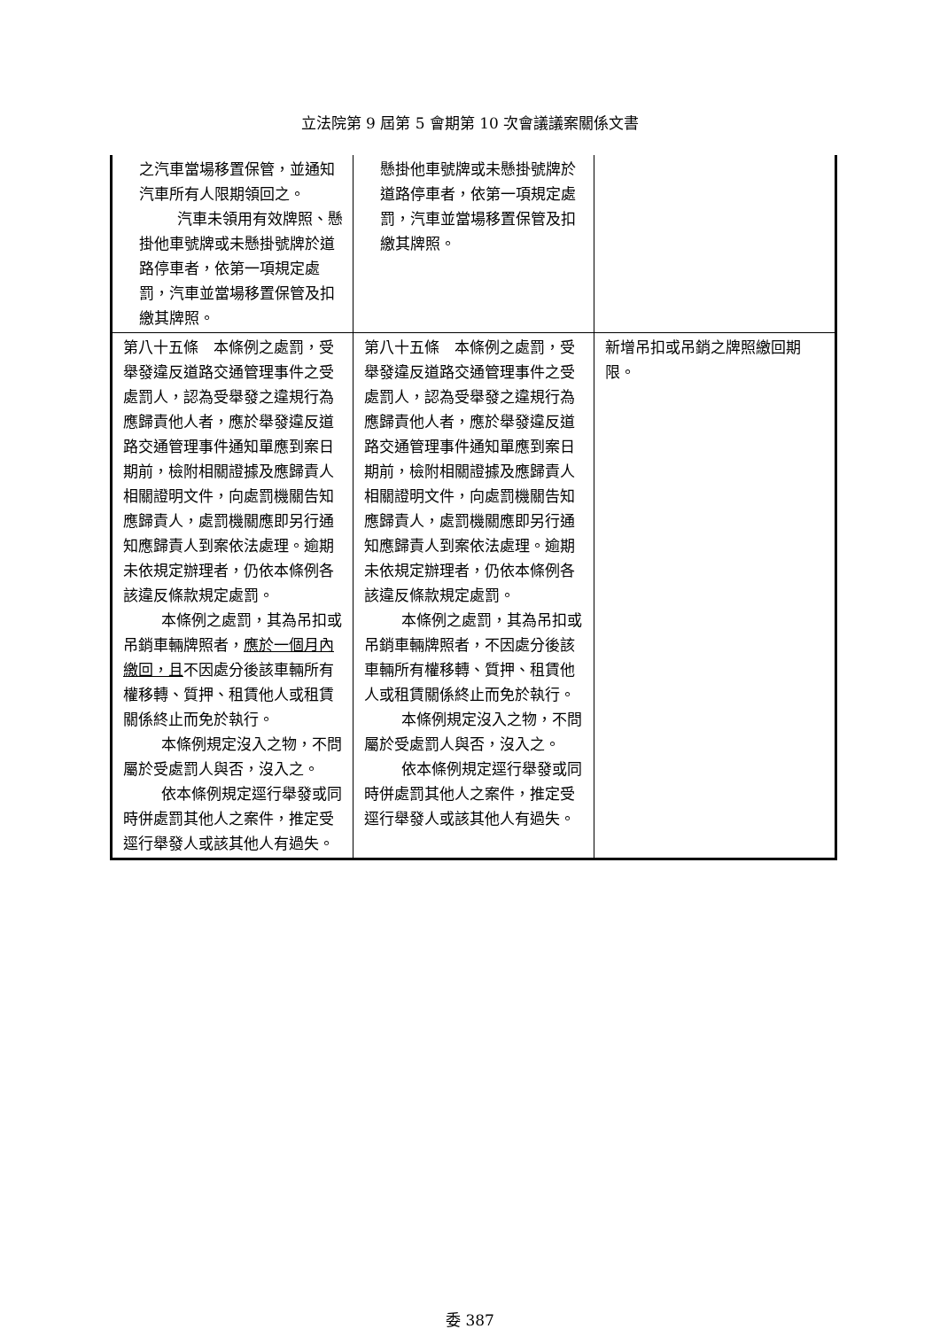立法院第 9 屆第 5 會期第 10 次會議議案關係文書
| 之汽車當場移置保管，並通知汽車所有人限期領回之。 汽車未領用有效牌照、懸掛他車號牌或未懸掛號牌於道路停車者，依第一項規定處罰，汽車並當場移置保管及扣繳其牌照。 | 懸掛他車號牌或未懸掛號牌於道路停車者，依第一項規定處罰，汽車並當場移置保管及扣繳其牌照。 | |
| 第八十五條 本條例之處罰，受舉發違反道路交通管理事件之受處罰人，認為受舉發之違規行為應歸責他人者，應於舉發違反道路交通管理事件通知單應到案日期前，檢附相關證據及應歸責人相關證明文件，向處罰機關告知應歸責人，處罰機關應即另行通知應歸責人到案依法處理。逾期未依規定辦理者，仍依本條例各該違反條款規定處罰。 本條例之處罰，其為吊扣或吊銷車輛牌照者， 應於一個月內繳回，且 不因處分後該車輛所有權移轉、質押、租賃他人或租賃關係終止而免於執行。 本條例規定沒入之物，不問屬於受處罰人與否，沒入之。 依本條例規定逕行舉發或同時併處罰其他人之案件，推定受逕行舉發人或該其他人有過失。 | 第八十五條 本條例之處罰，受舉發違反道路交通管理事件之受處罰人，認為受舉發之違規行為應歸責他人者，應於舉發違反道路交通管理事件通知單應到案日期前，檢附相關證據及應歸責人相關證明文件，向處罰機關告知應歸責人，處罰機關應即另行通知應歸責人到案依法處理。逾期未依規定辦理者，仍依本條例各該違反條款規定處罰。 本條例之處罰，其為吊扣或吊銷車輛牌照者，不因處分後該車輛所有權移轉、質押、租賃他人或租賃關係終止而免於執行。 本條例規定沒入之物，不問屬於受處罰人與否，沒入之。 依本條例規定逕行舉發或同時併處罰其他人之案件，推定受逕行舉發人或該其他人有過失。 | 新增吊扣或吊銷之牌照繳回期限。 |
委 387